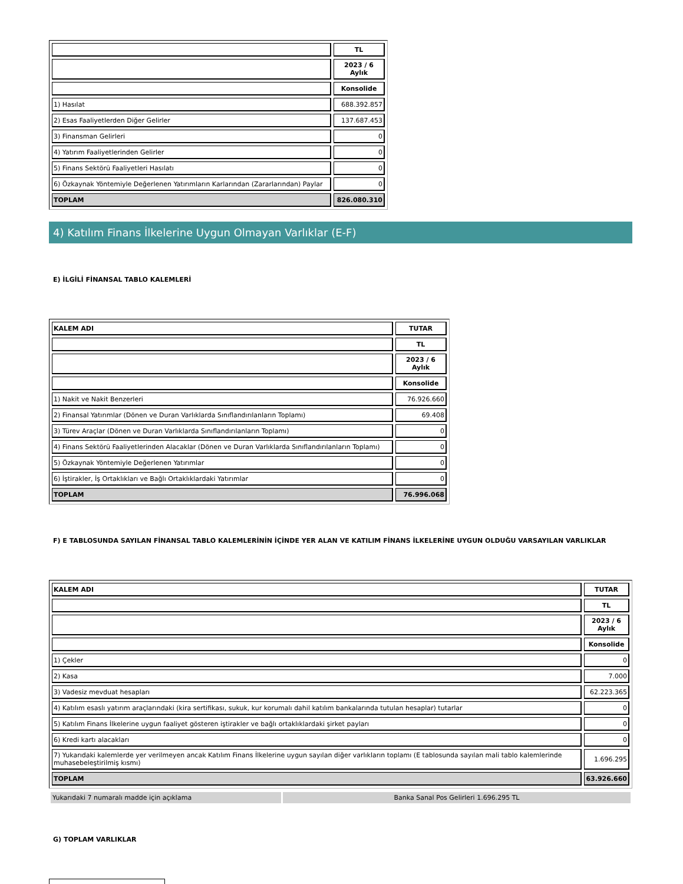| | TL |
| | 2023 / 6 Aylık |
| | Konsolide |
| 1) Hasılat | 688.392.857 |
| 2) Esas Faaliyetlerden Diğer Gelirler | 137.687.453 |
| 3) Finansman Gelirleri | 0 |
| 4) Yatırım Faaliyetlerinden Gelirler | 0 |
| 5) Finans Sektörü Faaliyetleri Hasılatı | 0 |
| 6) Özkaynak Yöntemiyle Değerlenen Yatırımların Karlarından (Zararlarından) Paylar | 0 |
| TOPLAM | 826.080.310 |
4) Katılım Finans İlkelerine Uygun Olmayan Varlıklar (E-F)
E) İLGİLİ FİNANSAL TABLO KALEMLERİ
| KALEM ADI | TUTAR |
| --- | --- |
| | TL |
| | 2023 / 6 Aylık |
| | Konsolide |
| 1) Nakit ve Nakit Benzerleri | 76.926.660 |
| 2) Finansal Yatırımlar (Dönen ve Duran Varlıklarda Sınıflandırılanların Toplamı) | 69.408 |
| 3) Türev Araçlar (Dönen ve Duran Varlıklarda Sınıflandırılanların Toplamı) | 0 |
| 4) Finans Sektörü Faaliyetlerinden Alacaklar (Dönen ve Duran Varlıklarda Sınıflandırılanların Toplamı) | 0 |
| 5) Özkaynak Yöntemiyle Değerlenen Yatırımlar | 0 |
| 6) İştirakler, İş Ortaklıkları ve Bağlı Ortaklıklardaki Yatırımlar | 0 |
| TOPLAM | 76.996.068 |
F) E TABLOSUNDA SAYILAN FİNANSAL TABLO KALEMLERİNİN İÇİNDE YER ALAN VE KATILIM FİNANS İLKELERİNE UYGUN OLDUĞU VARSAYILAN VARLIKLAR
| KALEM ADI | TUTAR |
| --- | --- |
| | TL |
| | 2023 / 6 Aylık |
| | Konsolide |
| 1) Çekler | 0 |
| 2) Kasa | 7.000 |
| 3) Vadesiz mevduat hesapları | 62.223.365 |
| 4) Katılım esaslı yatırım araçlarındaki (kira sertifikası, sukuk, kur korumalı dahil katılım bankalarında tutulan hesaplar) tutarlar | 0 |
| 5) Katılım Finans İlkelerine uygun faaliyet gösteren iştirakler ve bağlı ortaklıklardaki şirket payları | 0 |
| 6) Kredi kartı alacakları | 0 |
| 7) Yukarıdaki kalemlerde yer verilmeyen ancak Katılım Finans İlkelerine uygun sayılan diğer varlıkların toplamı (E tablosunda sayılan mali tablo kalemlerinde muhasebeleştirilmiş kısmı) | 1.696.295 |
| TOPLAM | 63.926.660 |
Yukarıdaki 7 numaralı madde için açıklama Banka Sanal Pos Gelirleri 1.696.295 TL
G) TOPLAM VARLIKLAR